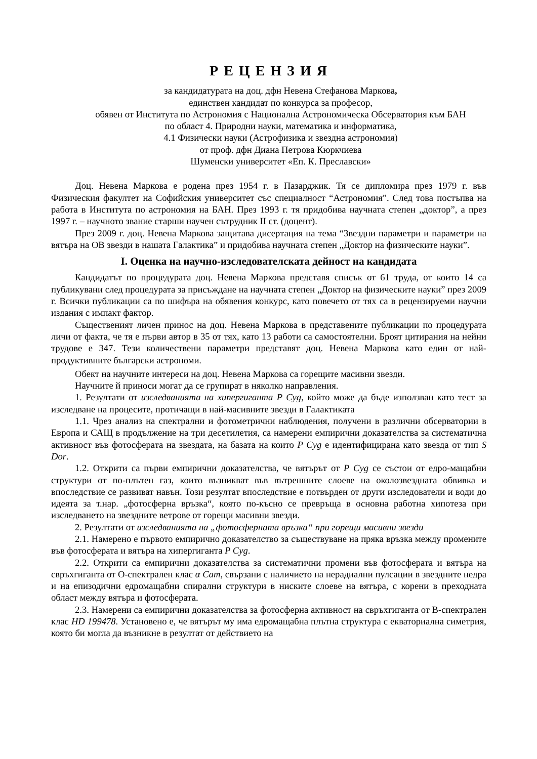Р Е Ц Е Н З И Я
за кандидатурата на доц. дфн Невена Стефанова Маркова,
единствен кандидат по конкурса за професор,
обявен от Института по Астрономия с Национална Астрономическа Обсерватория към БАН
по област 4. Природни науки, математика и информатика,
4.1 Физически науки (Астрофизика и звездна астрономия)
от проф. дфн Диана Петрова Кюркчиева
Шуменски университет «Еп. К. Преславски»
Доц. Невена Маркова е родена през 1954 г. в Пазарджик. Тя се дипломира през 1979 г. във Физическия факултет на Софийския университет със специалност “Астрономия”. След това постъпва на работа в Института по астрономия на БАН. През 1993 г. тя придобива научната степен „доктор”, а през 1997 г. – научното звание старши научен сътрудник II ст. (доцент).
През 2009 г. доц. Невена Маркова защитава дисертация на тема “Звездни параметри и параметри на вятъра на ОВ звезди в нашата Галактика” и придобива научната степен „Доктор на физическите науки”.
I. Оценка на научно-изследователската дейност на кандидата
Кандидатът по процедурата доц. Невена Маркова представя списък от 61 труда, от които 14 са публикувани след процедурата за присъждане на научната степен „Доктор на физическите науки” през 2009 г. Всички публикации са по шифъра на обявения конкурс, като повечето от тях са в рецензируеми научни издания с импакт фактор.
Същественият личен принос на доц. Невена Маркова в представените публикации по процедурата личи от факта, че тя е първи автор в 35 от тях, като 13 работи са самостоятелни. Броят цитирания на нейни трудове е 347. Тези количествени параметри представят доц. Невена Маркова като един от най-продуктивните български астрономи.
Обект на научните интереси на доц. Невена Маркова са горещите масивни звезди.
Научните й приноси могат да се групират в няколко направления.
1. Резултати от изследванията на хипергиганта P Cyg, който може да бъде използван като тест за изследване на процесите, протичащи в най-масивните звезди в Галактиката
1.1. Чрез анализ на спектрални и фотометрични наблюдения, получени в различни обсерватории в Европа и САЩ в продължение на три десетилетия, са намерени емпирични доказателства за систематична активност във фотосферата на звездата, на базата на които P Cyg е идентифицирана като звезда от тип S Dor.
1.2. Открити са първи емпирични доказателства, че вятърът от P Cyg се състои от едро-мащабни структури от по-плътен газ, които възникват във вътрешните слоеве на околозвездната обвивка и впоследствие се развиват навън. Този резултат впоследствие е потвърден от други изследователи и води до идеята за т.нар. „фотосферна връзка“, която по-късно се превръща в основна работна хипотеза при изследването на звездните ветрове от горещи масивни звезди.
2. Резултати от изследванията на „фотосферната връзка“ при горещи масивни звезди
2.1. Намерено е първото емпирично доказателство за съществуване на пряка връзка между промените във фотосферата и вятъра на хипергиганта P Cyg.
2.2. Открити са емпирични доказателства за систематични промени във фотосферата и вятъра на свръхгиганта от О-спектрален клас α Cam, свързани с наличието на нерадиални пулсации в звездните недра и на епизодични едромащабни спирални структури в ниските слоеве на вятъра, с корени в преходната област между вятъра и фотосферата.
2.3. Намерени са емпирични доказателства за фотосферна активност на свръхгиганта от В-спектрален клас HD 199478. Установено е, че вятърът му има едромащабна плътна структура с екваториална симетрия, която би могла да възникне в резултат от действието на